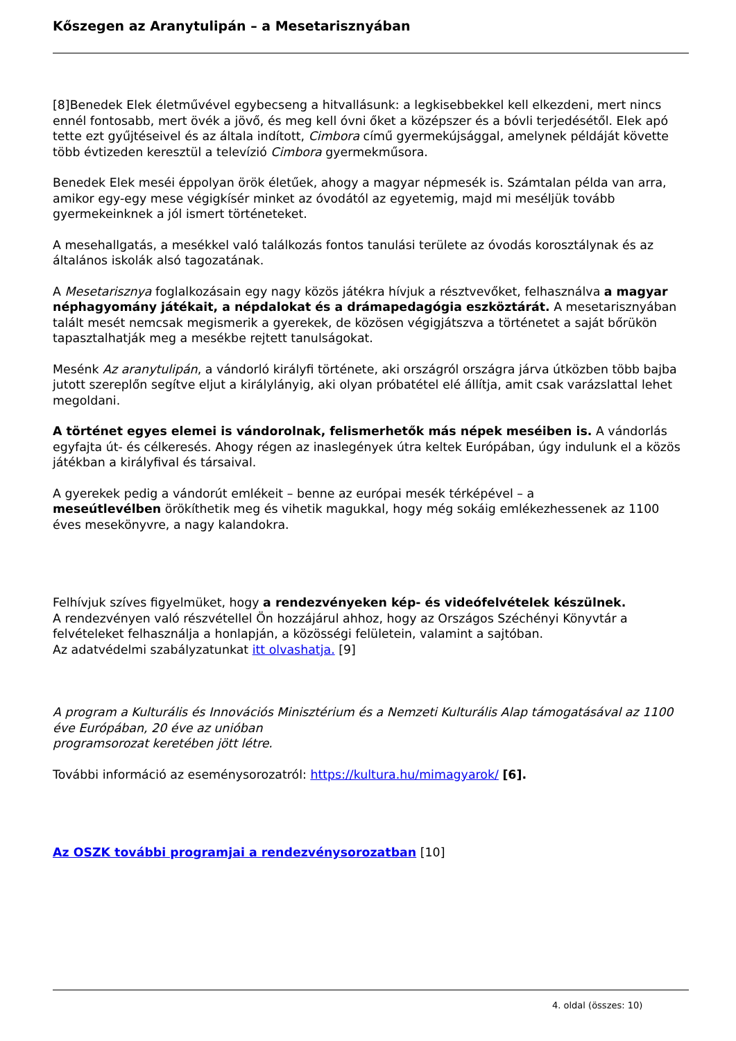Kőszegen az Aranytulipán – a Mesetarisznyában
[8]Benedek Elek életművével egybecseng a hitvallásunk: a legkisebbekkel kell elkezdeni, mert nincs ennél fontosabb, mert övék a jövő, és meg kell óvni őket a középszer és a bóvli terjedésétől. Elek apó tette ezt gyűjtéseivel és az általa indított, Cimbora című gyermekújsággal, amelynek példáját követte több évtizeden keresztül a televízió Cimbora gyermekműsora.
Benedek Elek meséi éppolyan örök életűek, ahogy a magyar népmesék is. Számtalan példa van arra, amikor egy-egy mese végigkísér minket az óvodától az egyetemig, majd mi meséljük tovább gyermekeinknek a jól ismert történeteket.
A mesehallgatás, a mesékkel való találkozás fontos tanulási területe az óvodás korosztálynak és az általános iskolák alsó tagozatának.
A Mesetarisznya foglalkozásain egy nagy közös játékra hívjuk a résztvevőket, felhasználva a magyar néphagyomány játékait, a népdalokat és a drámapedagógia eszköztárát. A mesetarisznyában talált mesét nemcsak megismerik a gyerekek, de közösen végigjátszva a történetet a saját bőrükön tapasztalhatják meg a mesékbe rejtett tanulságokat.
Mesénk Az aranytulipán, a vándorló királyfi története, aki országról országra járva útközben több bajba jutott szereplőn segítve eljut a királylányig, aki olyan próbatétel elé állítja, amit csak varázslattal lehet megoldani.
A történet egyes elemei is vándorolnak, felismerhetők más népek meséiben is. A vándorlás egyfajta út- és célkeresés. Ahogy régen az inaslegények útra keltek Európában, úgy indulunk el a közös játékban a királyfival és társaival.
A gyerekek pedig a vándorút emlékeit – benne az európai mesék térképével – a
meseútlevélben örökíthetik meg és vihetik magukkal, hogy még sokáig emlékezhessenek az 1100 éves mesekönyvre, a nagy kalandokra.
Felhívjuk szíves figyelmüket, hogy a rendezvényeken kép- és videófelvételek készülnek.
A rendezvényen való részvétellel Ön hozzájárul ahhoz, hogy az Országos Széchényi Könyvtár a felvételeket felhasználja a honlapján, a közösségi felületein, valamint a sajtóban.
Az adatvédelmi szabályzatunkat itt olvashatja. [9]
A program a Kulturális és Innovációs Minisztérium és a Nemzeti Kulturális Alap támogatásával az 1100 éve Európában, 20 éve az unióban
programsorozat keretében jött létre.
További információ az eseménysorozatról: https://kultura.hu/mimagyarok/ [6].
Az OSZK további programjai a rendezvénysorozatban [10]
4. oldal (összes: 10)